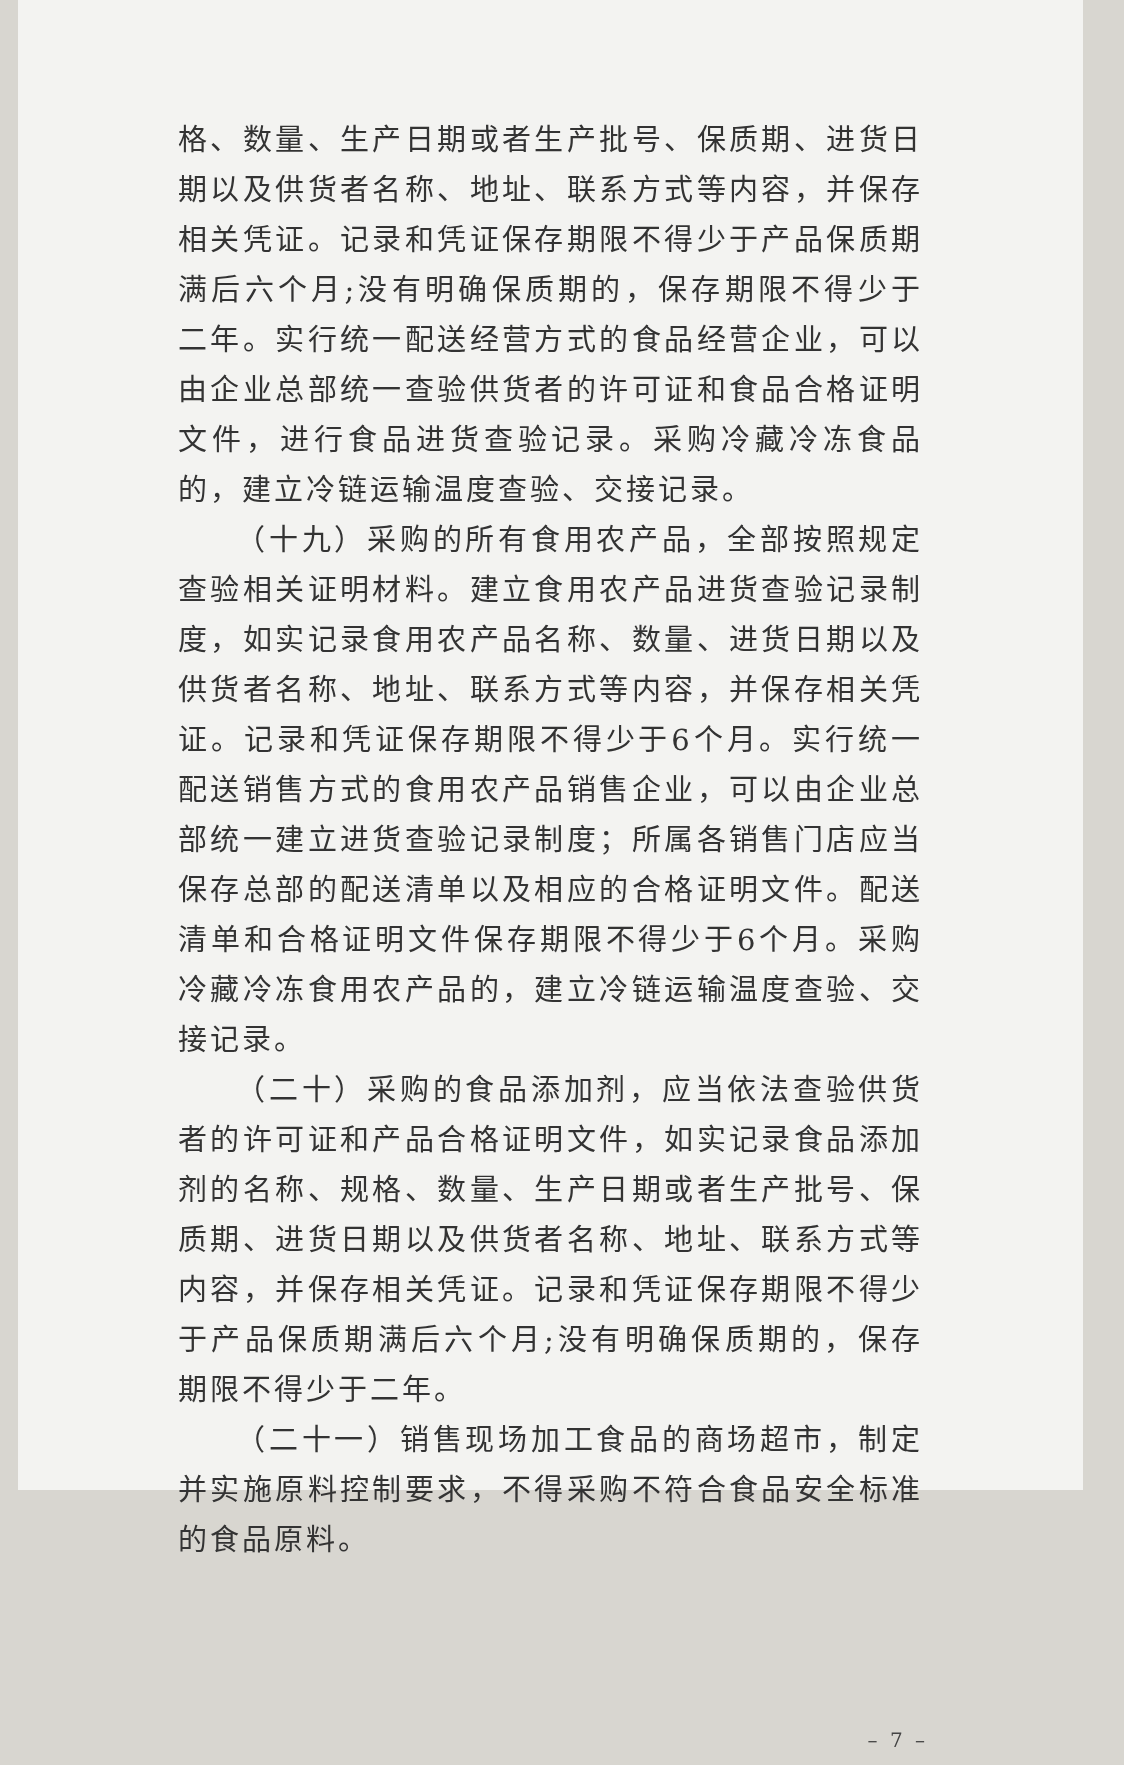格、数量、生产日期或者生产批号、保质期、进货日期以及供货者名称、地址、联系方式等内容，并保存相关凭证。记录和凭证保存期限不得少于产品保质期满后六个月;没有明确保质期的，保存期限不得少于二年。实行统一配送经营方式的食品经营企业，可以由企业总部统一查验供货者的许可证和食品合格证明文件，进行食品进货查验记录。采购冷藏冷冻食品的，建立冷链运输温度查验、交接记录。
（十九）采购的所有食用农产品，全部按照规定查验相关证明材料。建立食用农产品进货查验记录制度，如实记录食用农产品名称、数量、进货日期以及供货者名称、地址、联系方式等内容，并保存相关凭证。记录和凭证保存期限不得少于6个月。实行统一配送销售方式的食用农产品销售企业，可以由企业总部统一建立进货查验记录制度；所属各销售门店应当保存总部的配送清单以及相应的合格证明文件。配送清单和合格证明文件保存期限不得少于6个月。采购冷藏冷冻食用农产品的，建立冷链运输温度查验、交接记录。
（二十）采购的食品添加剂，应当依法查验供货者的许可证和产品合格证明文件，如实记录食品添加剂的名称、规格、数量、生产日期或者生产批号、保质期、进货日期以及供货者名称、地址、联系方式等内容，并保存相关凭证。记录和凭证保存期限不得少于产品保质期满后六个月;没有明确保质期的，保存期限不得少于二年。
（二十一）销售现场加工食品的商场超市，制定并实施原料控制要求，不得采购不符合食品安全标准的食品原料。
– 7 –